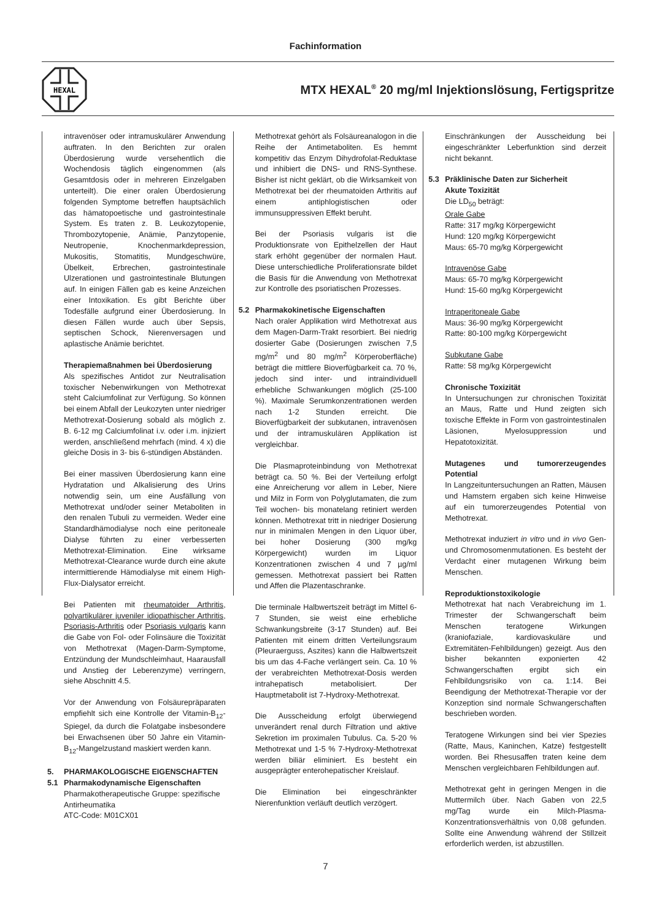Fachinformation
HEXAL
MTX HEXAL<sup>®</sup> 20 mg/ml Injektionslösung, Fertigspritze
intravenöser oder intramuskulärer Anwendung auftraten. In den Berichten zur oralen Überdosierung wurde versehentlich die Wochendosis täglich eingenommen (als Gesamtdosis oder in mehreren Einzelgaben unterteilt). Die einer oralen Überdosierung folgenden Symptome betreffen hauptsächlich das hämatopoetische und gastrointestinale System. Es traten z. B. Leukozytopenie, Thrombozytopenie, Anämie, Panzytopenie, Neutropenie, Knochenmarkdepression, Mukositis, Stomatitis, Mundgeschwüre, Übelkeit, Erbrechen, gastrointestinale Ulzerationen und gastrointestinale Blutungen auf. In einigen Fällen gab es keine Anzeichen einer Intoxikation. Es gibt Berichte über Todesfälle aufgrund einer Überdosierung. In diesen Fällen wurde auch über Sepsis, septischen Schock, Nierenversagen und aplastische Anämie berichtet.
Therapiemaßnahmen bei Überdosierung
Als spezifisches Antidot zur Neutralisation toxischer Nebenwirkungen von Methotrexat steht Calciumfolinat zur Verfügung. So können bei einem Abfall der Leukozyten unter niedriger Methotrexat-Dosierung sobald als möglich z. B. 6-12 mg Calciumfolinat i.v. oder i.m. injiziert werden, anschließend mehrfach (mind. 4 x) die gleiche Dosis in 3- bis 6-stündigen Abständen.
Bei einer massiven Überdosierung kann eine Hydratation und Alkalisierung des Urins notwendig sein, um eine Ausfällung von Methotrexat und/oder seiner Metaboliten in den renalen Tubuli zu vermeiden. Weder eine Standardhämodialyse noch eine peritoneale Dialyse führten zu einer verbesserten Methotrexat-Elimination. Eine wirksame Methotrexat-Clearance wurde durch eine akute intermittierende Hämodialyse mit einem High-Flux-Dialysator erreicht.
Bei Patienten mit rheumatoider Arthritis, polyartikulärer juveniler idiopathischer Arthritis, Psoriasis-Arthritis oder Psoriasis vulgaris kann die Gabe von Fol- oder Folinsäure die Toxizität von Methotrexat (Magen-Darm-Symptome, Entzündung der Mundschleimhaut, Haarausfall und Anstieg der Leberenzyme) verringern, siehe Abschnitt 4.5.
Vor der Anwendung von Folsäurepräparaten empfiehlt sich eine Kontrolle der Vitamin-B<sub>12</sub>-Spiegel, da durch die Folatgabe insbesondere bei Erwachsenen über 50 Jahre ein Vitamin-B<sub>12</sub>-Mangelzustand maskiert werden kann.
5. PHARMAKOLOGISCHE EIGENSCHAFTEN
5.1 Pharmakodynamische Eigenschaften
Pharmakotherapeutische Gruppe: spezifische Antirheumatika
ATC-Code: M01CX01
Methotrexat gehört als Folsäureanalogon in die Reihe der Antimetaboliten. Es hemmt kompetitiv das Enzym Dihydrofolat-Reduktase und inhibiert die DNS- und RNS-Synthese. Bisher ist nicht geklärt, ob die Wirksamkeit von Methotrexat bei der rheumatoiden Arthritis auf einem antiphlogistischen oder immunsuppressiven Effekt beruht.
Bei der Psoriasis vulgaris ist die Produktionsrate von Epithelzellen der Haut stark erhöht gegenüber der normalen Haut. Diese unterschiedliche Proliferationsrate bildet die Basis für die Anwendung von Methotrexat zur Kontrolle des psoriatischen Prozesses.
5.2 Pharmakokinetische Eigenschaften
Nach oraler Applikation wird Methotrexat aus dem Magen-Darm-Trakt resorbiert. Bei niedrig dosierter Gabe (Dosierungen zwischen 7,5 mg/m<sup>2</sup> und 80 mg/m<sup>2</sup> Körperoberfläche) beträgt die mittlere Bioverfügbarkeit ca. 70 %, jedoch sind inter- und intraindividuell erhebliche Schwankungen möglich (25-100 %). Maximale Serumkonzentrationen werden nach 1-2 Stunden erreicht. Die Bioverfügbarkeit der subkutanen, intravenösen und der intramuskulären Applikation ist vergleichbar.
Die Plasmaproteinbindung von Methotrexat beträgt ca. 50 %. Bei der Verteilung erfolgt eine Anreicherung vor allem in Leber, Niere und Milz in Form von Polyglutamaten, die zum Teil wochen- bis monatelang retiniert werden können. Methotrexat tritt in niedriger Dosierung nur in minimalen Mengen in den Liquor über, bei hoher Dosierung (300 mg/kg Körpergewicht) wurden im Liquor Konzentrationen zwischen 4 und 7 µg/ml gemessen. Methotrexat passiert bei Ratten und Affen die Plazentaschranke.
Die terminale Halbwertszeit beträgt im Mittel 6-7 Stunden, sie weist eine erhebliche Schwankungsbreite (3-17 Stunden) auf. Bei Patienten mit einem dritten Verteilungsraum (Pleuraerguss, Aszites) kann die Halbwertszeit bis um das 4-Fache verlängert sein. Ca. 10 % der verabreichten Methotrexat-Dosis werden intrahepatisch metabolisiert. Der Hauptmetabolit ist 7-Hydroxy-Methotrexat.
Die Ausscheidung erfolgt überwiegend unverändert renal durch Filtration und aktive Sekretion im proximalen Tubulus. Ca. 5-20 % Methotrexat und 1-5 % 7-Hydroxy-Methotrexat werden biliär eliminiert. Es besteht ein ausgeprägter enterohepatischer Kreislauf.
Die Elimination bei eingeschränkter Nierenfunktion verläuft deutlich verzögert.
Einschränkungen der Ausscheidung bei eingeschränkter Leberfunktion sind derzeit nicht bekannt.
5.3 Präklinische Daten zur Sicherheit
Akute Toxizität
Die LD<sub>50</sub> beträgt:
Orale Gabe
Ratte: 317 mg/kg Körpergewicht
Hund: 120 mg/kg Körpergewicht
Maus: 65-70 mg/kg Körpergewicht
Intravenöse Gabe
Maus: 65-70 mg/kg Körpergewicht
Hund: 15-60 mg/kg Körpergewicht
Intraperitoneale Gabe
Maus: 36-90 mg/kg Körpergewicht
Ratte: 80-100 mg/kg Körpergewicht
Subkutane Gabe
Ratte: 58 mg/kg Körpergewicht
Chronische Toxizität
In Untersuchungen zur chronischen Toxizität an Maus, Ratte und Hund zeigten sich toxische Effekte in Form von gastrointestinalen Läsionen, Myelosuppression und Hepatotoxizität.
Mutagenes und tumorerzeugendes Potential
In Langzeituntersuchungen an Ratten, Mäusen und Hamstern ergaben sich keine Hinweise auf ein tumorerzeugendes Potential von Methotrexat.
Methotrexat induziert in vitro und in vivo Gen- und Chromosomenmutationen. Es besteht der Verdacht einer mutagenen Wirkung beim Menschen.
Reproduktionstoxikologie
Methotrexat hat nach Verabreichung im 1. Trimester der Schwangerschaft beim Menschen teratogene Wirkungen (kraniofaziale, kardiovaskuläre und Extremitäten-Fehlbildungen) gezeigt. Aus den bisher bekannten exponierten 42 Schwangerschaften ergibt sich ein Fehlbildungsrisiko von ca. 1:14. Bei Beendigung der Methotrexat-Therapie vor der Konzeption sind normale Schwangerschaften beschrieben worden.
Teratogene Wirkungen sind bei vier Spezies (Ratte, Maus, Kaninchen, Katze) festgestellt worden. Bei Rhesusaffen traten keine dem Menschen vergleichbaren Fehlbildungen auf.
Methotrexat geht in geringen Mengen in die Muttermilch über. Nach Gaben von 22,5 mg/Tag wurde ein Milch-Plasma-Konzentrationsverhältnis von 0,08 gefunden. Sollte eine Anwendung während der Stillzeit erforderlich werden, ist abzustillen.
7